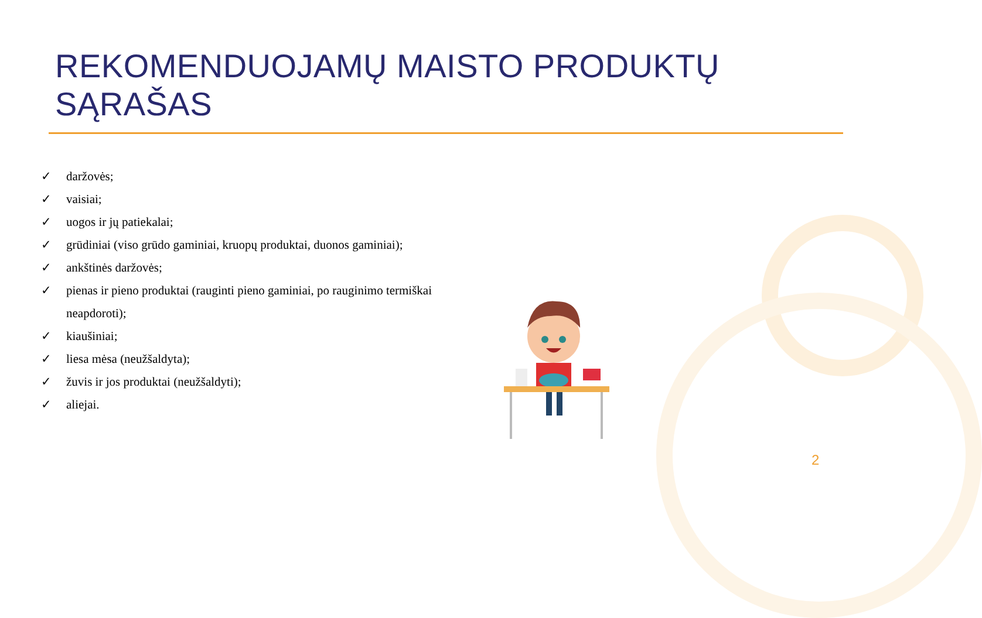REKOMENDUOJAMŲ MAISTO PRODUKTŲ SĄRAŠAS
✓ daržovės;
✓ vaisiai;
✓ uogos ir jų patiekalai;
✓ grūdiniai (viso grūdo gaminiai, kruopų produktai, duonos gaminiai);
✓ ankštinės daržovės;
✓ pienas ir pieno produktai (rauginti pieno gaminiai, po rauginimo termiškai neapdoroti);
✓ kiaušiniai;
✓ liesa mėsa (neužšaldyta);
✓ žuvis ir jos produktai (neužšaldyti);
✓ aliejai.
2